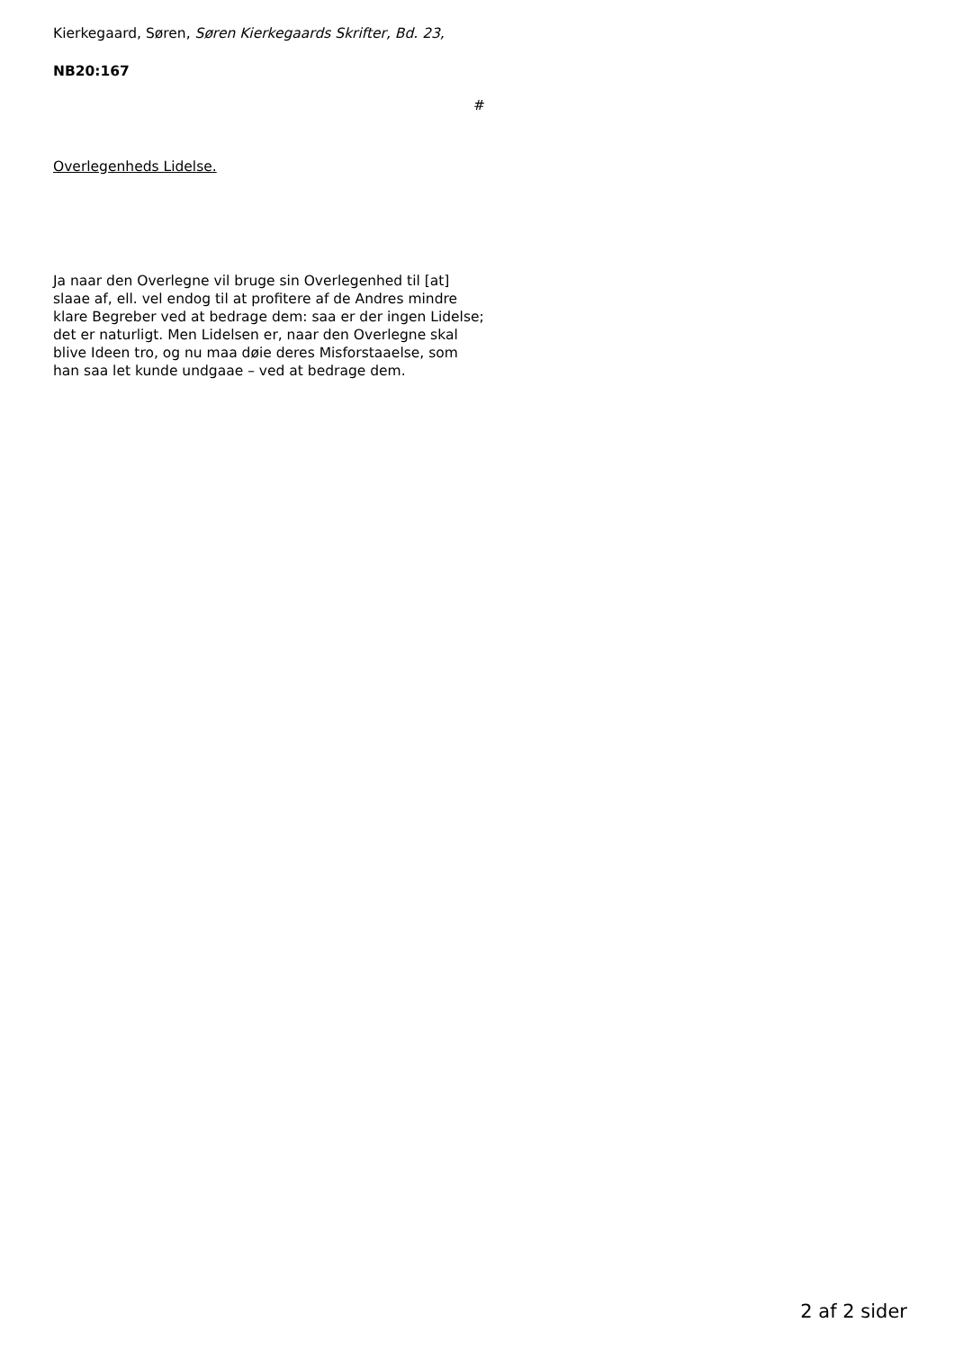Kierkegaard, Søren, Søren Kierkegaards Skrifter, Bd. 23,
NB20:167
#
Overlegenheds Lidelse.
Ja naar den Overlegne vil bruge sin Overlegenhed til [at] slaae af, ell. vel endog til at profitere af de Andres mindre klare Begreber ved at bedrage dem: saa er der ingen Lidelse; det er naturligt. Men Lidelsen er, naar den Overlegne skal blive Ideen tro, og nu maa døie deres Misforstaaelse, som han saa let kunde undgaae – ved at bedrage dem.
2 af 2 sider